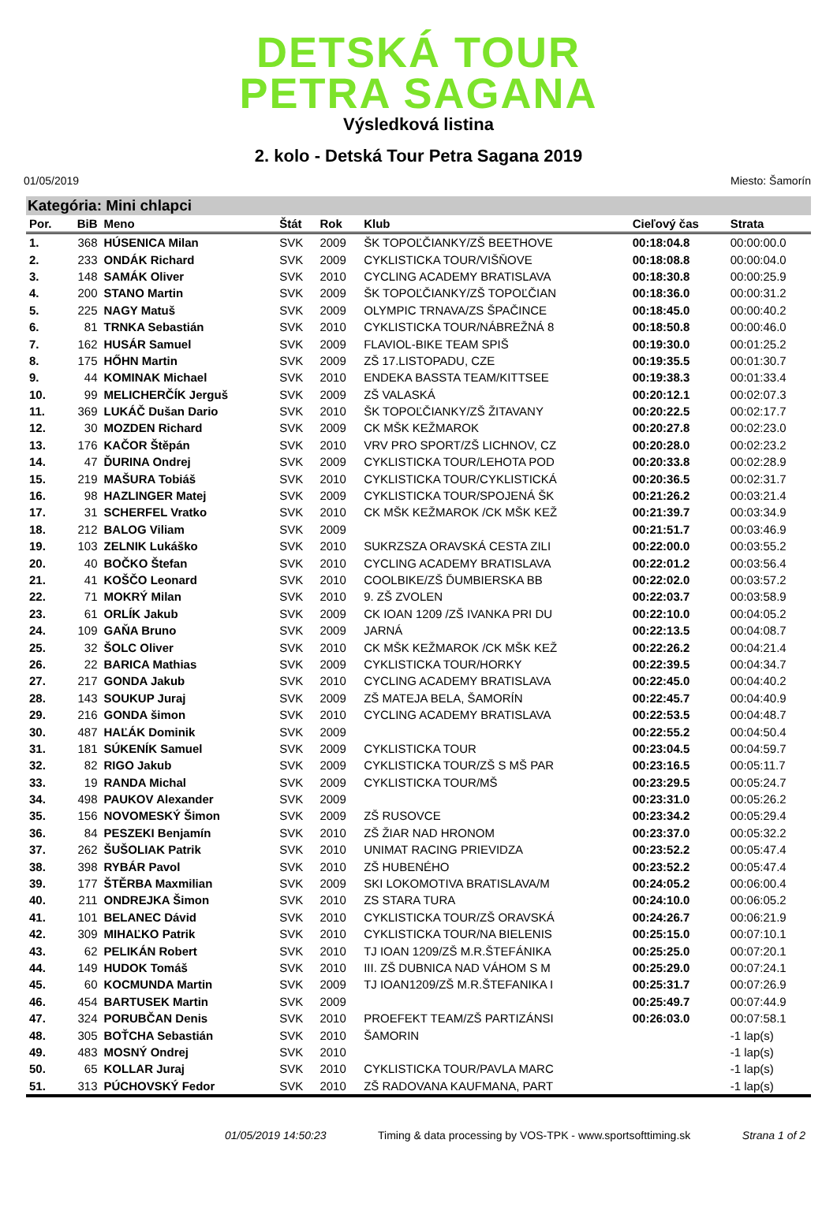DETSKÁ TOUR
PETRA SAGANA
Výsledková listina
2. kolo - Detská Tour Petra Sagana 2019
01/05/2019 Miesto: Šamorín
Kategória: Mini chlapci
| Por. | BiB | Meno | Štát | Rok | Klub | Cieľový čas | Strata |
| --- | --- | --- | --- | --- | --- | --- | --- |
| 1. | 368 | HÚSENICA Milan | SVK | 2009 | ŠK TOPOĽČIANKY/ZŠ BEETHOVE | 00:18:04.8 | 00:00:00.0 |
| 2. | 233 | ONDÁK Richard | SVK | 2009 | CYKLISTICKA TOUR/VIŠŇOVE | 00:18:08.8 | 00:00:04.0 |
| 3. | 148 | SAMÁK Oliver | SVK | 2010 | CYCLING ACADEMY BRATISLAVA | 00:18:30.8 | 00:00:25.9 |
| 4. | 200 | STANO Martin | SVK | 2009 | ŠK TOPOĽČIANKY/ZŠ TOPOĽČIAN | 00:18:36.0 | 00:00:31.2 |
| 5. | 225 | NAGY Matuš | SVK | 2009 | OLYMPIC TRNAVA/ZS ŠPAČINCE | 00:18:45.0 | 00:00:40.2 |
| 6. | 81 | TRNKA Sebastián | SVK | 2010 | CYKLISTICKA TOUR/NÁBREŽNÁ 8 | 00:18:50.8 | 00:00:46.0 |
| 7. | 162 | HUSÁR Samuel | SVK | 2009 | FLAVIOL-BIKE TEAM SPIŠ | 00:19:30.0 | 00:01:25.2 |
| 8. | 175 | HŐHN Martin | SVK | 2009 | ZŠ 17.LISTOPADU, CZE | 00:19:35.5 | 00:01:30.7 |
| 9. | 44 | KOMINAK Michael | SVK | 2010 | ENDEKA BASSTA TEAM/KITTSEE | 00:19:38.3 | 00:01:33.4 |
| 10. | 99 | MELICHERČÍK Jerguš | SVK | 2009 | ZŠ VALASKÁ | 00:20:12.1 | 00:02:07.3 |
| 11. | 369 | LUKÁČ Dušan Dario | SVK | 2010 | ŠK TOPOĽČIANKY/ZŠ ŽITAVANY | 00:20:22.5 | 00:02:17.7 |
| 12. | 30 | MOZDEN Richard | SVK | 2009 | CK MŠK KEŽMAROK | 00:20:27.8 | 00:02:23.0 |
| 13. | 176 | KAČOR Štěpán | SVK | 2010 | VRV PRO SPORT/ZŠ LICHNOV, CZ | 00:20:28.0 | 00:02:23.2 |
| 14. | 47 | ĎURINA Ondrej | SVK | 2009 | CYKLISTICKA TOUR/LEHOTA POD | 00:20:33.8 | 00:02:28.9 |
| 15. | 219 | MAŠURA Tobiáš | SVK | 2010 | CYKLISTICKA TOUR/CYKLISTICKÁ | 00:20:36.5 | 00:02:31.7 |
| 16. | 98 | HAZLINGER Matej | SVK | 2009 | CYKLISTICKA TOUR/SPOJENÁ ŠK | 00:21:26.2 | 00:03:21.4 |
| 17. | 31 | SCHERFEL Vratko | SVK | 2010 | CK MŠK KEŽMAROK /CK MŠK KEŽ | 00:21:39.7 | 00:03:34.9 |
| 18. | 212 | BALOG Viliam | SVK | 2009 | | 00:21:51.7 | 00:03:46.9 |
| 19. | 103 | ZELNIK Lukáško | SVK | 2010 | SUKRZSZA ORAVSKÁ CESTA ZILI | 00:22:00.0 | 00:03:55.2 |
| 20. | 40 | BOČKO Štefan | SVK | 2010 | CYCLING ACADEMY BRATISLAVA | 00:22:01.2 | 00:03:56.4 |
| 21. | 41 | KOŠČO Leonard | SVK | 2010 | COOLBIKE/ZŠ ĎUMBIERSKA BB | 00:22:02.0 | 00:03:57.2 |
| 22. | 71 | MOKRÝ Milan | SVK | 2010 | 9. ZŠ ZVOLEN | 00:22:03.7 | 00:03:58.9 |
| 23. | 61 | ORLÍK Jakub | SVK | 2009 | CK IOAN 1209 /ZŠ IVANKA PRI DU | 00:22:10.0 | 00:04:05.2 |
| 24. | 109 | GAŇA Bruno | SVK | 2009 | JARNÁ | 00:22:13.5 | 00:04:08.7 |
| 25. | 32 | ŠOLC Oliver | SVK | 2010 | CK MŠK KEŽMAROK /CK MŠK KEŽ | 00:22:26.2 | 00:04:21.4 |
| 26. | 22 | BARICA Mathias | SVK | 2009 | CYKLISTICKA TOUR/HORKY | 00:22:39.5 | 00:04:34.7 |
| 27. | 217 | GONDA Jakub | SVK | 2010 | CYCLING ACADEMY BRATISLAVA | 00:22:45.0 | 00:04:40.2 |
| 28. | 143 | SOUKUP Juraj | SVK | 2009 | ZŠ MATEJA BELA, ŠAMORÍN | 00:22:45.7 | 00:04:40.9 |
| 29. | 216 | GONDA šimon | SVK | 2010 | CYCLING ACADEMY BRATISLAVA | 00:22:53.5 | 00:04:48.7 |
| 30. | 487 | HAĽÁK Dominik | SVK | 2009 | | 00:22:55.2 | 00:04:50.4 |
| 31. | 181 | SÚKENÍK Samuel | SVK | 2009 | CYKLISTICKA TOUR | 00:23:04.5 | 00:04:59.7 |
| 32. | 82 | RIGO Jakub | SVK | 2009 | CYKLISTICKA TOUR/ZŠ S MŠ PAR | 00:23:16.5 | 00:05:11.7 |
| 33. | 19 | RANDA Michal | SVK | 2009 | CYKLISTICKA TOUR/MŠ | 00:23:29.5 | 00:05:24.7 |
| 34. | 498 | PAUKOV Alexander | SVK | 2009 | | 00:23:31.0 | 00:05:26.2 |
| 35. | 156 | NOVOMESKÝ Šimon | SVK | 2009 | ZŠ RUSOVCE | 00:23:34.2 | 00:05:29.4 |
| 36. | 84 | PESZEKI Benjamín | SVK | 2010 | ZŠ ŽIAR NAD HRONOM | 00:23:37.0 | 00:05:32.2 |
| 37. | 262 | ŠUŠOLIAK Patrik | SVK | 2010 | UNIMAT RACING PRIEVIDZA | 00:23:52.2 | 00:05:47.4 |
| 38. | 398 | RYBÁR Pavol | SVK | 2010 | ZŠ HUBENÉHO | 00:23:52.2 | 00:05:47.4 |
| 39. | 177 | ŠTĚRBA Maxmilian | SVK | 2009 | SKI LOKOMOTIVA BRATISLAVA/M | 00:24:05.2 | 00:06:00.4 |
| 40. | 211 | ONDREJKA Šimon | SVK | 2010 | ZS STARA TURA | 00:24:10.0 | 00:06:05.2 |
| 41. | 101 | BELANEC Dávid | SVK | 2010 | CYKLISTICKA TOUR/ZŠ ORAVSKÁ | 00:24:26.7 | 00:06:21.9 |
| 42. | 309 | MIHAĽKO Patrik | SVK | 2010 | CYKLISTICKA TOUR/NA BIELENIS | 00:25:15.0 | 00:07:10.1 |
| 43. | 62 | PELIKÁN Robert | SVK | 2010 | TJ IOAN 1209/ZŠ M.R.ŠTEFÁNIKA | 00:25:25.0 | 00:07:20.1 |
| 44. | 149 | HUDOK Tomáš | SVK | 2010 | III. ZŠ DUBNICA NAD VÁHOM S M | 00:25:29.0 | 00:07:24.1 |
| 45. | 60 | KOCMUNDA Martin | SVK | 2009 | TJ IOAN1209/ZŠ M.R.ŠTEFANIKA I | 00:25:31.7 | 00:07:26.9 |
| 46. | 454 | BARTUSEK Martin | SVK | 2009 | | 00:25:49.7 | 00:07:44.9 |
| 47. | 324 | PORUBČAN Denis | SVK | 2010 | PROEFEKT TEAM/ZŠ PARTIZÁNSI | 00:26:03.0 | 00:07:58.1 |
| 48. | 305 | BOŤCHA Sebastián | SVK | 2010 | ŠAMORIN | | -1 lap(s) |
| 49. | 483 | MOSNÝ Ondrej | SVK | 2010 | | | -1 lap(s) |
| 50. | 65 | KOLLAR Juraj | SVK | 2010 | CYKLISTICKA TOUR/PAVLA MARC | | -1 lap(s) |
| 51. | 313 | PÚCHOVSKÝ Fedor | SVK | 2010 | ZŠ RADOVANA KAUFMANA, PART | | -1 lap(s) |
01/05/2019 14:50:23 Timing & data processing by VOS-TPK - www.sportsofttiming.sk Strana 1 of 2